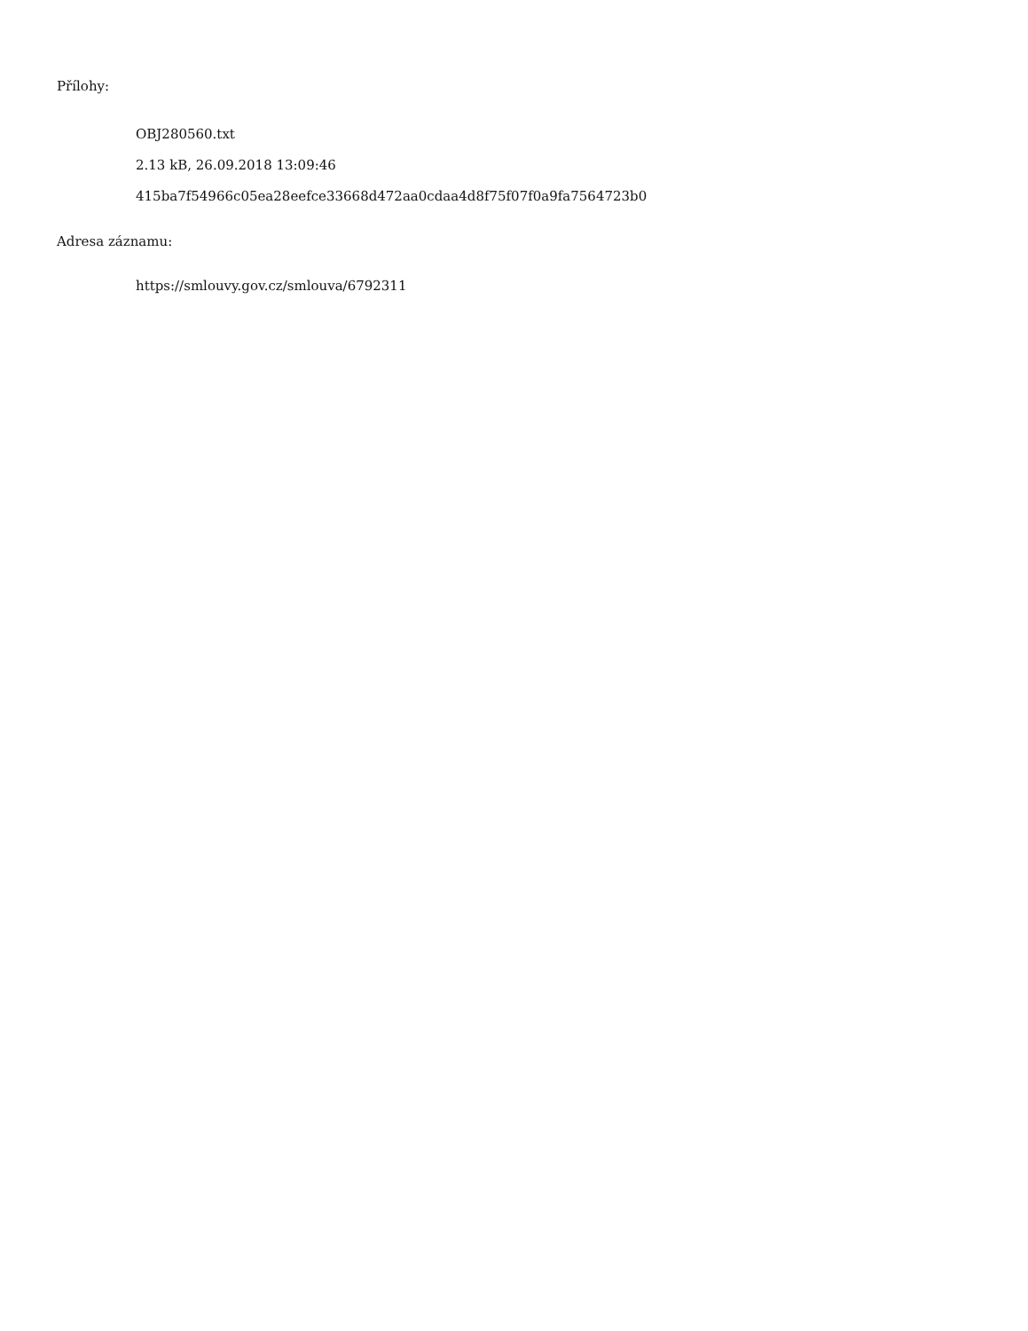Přílohy:
OBJ280560.txt
2.13 kB, 26.09.2018 13:09:46
415ba7f54966c05ea28eefce33668d472aa0cdaa4d8f75f07f0a9fa7564723b0
Adresa záznamu:
https://smlouvy.gov.cz/smlouva/6792311